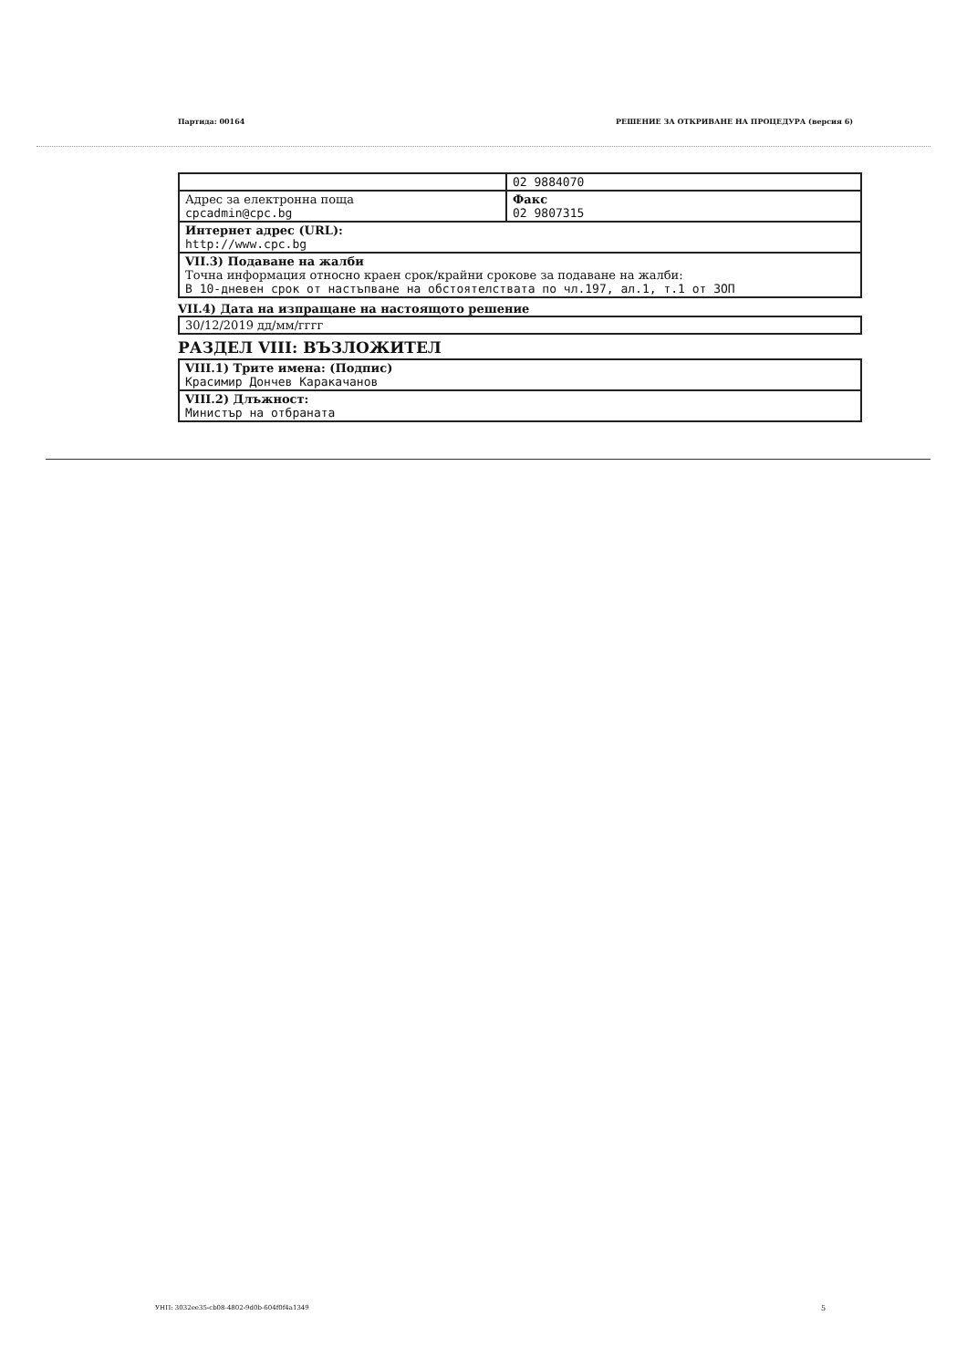Партида: 00164 РЕШЕНИЕ ЗА ОТКРИВАНЕ НА ПРОЦЕДУРА (версия 6)
| | 02 9884070 |
| Адрес за електронна поща cpcadmin@cpc.bg | Факс 02 9807315 |
| Интернет адрес (URL): http://www.cpc.bg | |
| VII.3) Подаване на жалби Точна информация относно краен срок/крайни срокове за подаване на жалби: В 10-дневен срок от настъпване на обстоятелствата по чл.197, ал.1, т.1 от ЗОП | |
VII.4) Дата на изпращане на настоящото решение
| 30/12/2019 дд/мм/гггг |
РАЗДЕЛ VIII: ВЪЗЛОЖИТЕЛ
| VIII.1) Трите имена: (Подпис) Красимир Дончев Каракачанов |
| VIII.2) Длъжност: Министър на отбраната |
УНП: 3032ee35-cb08-4802-9d0b-604f0f4a1349
5